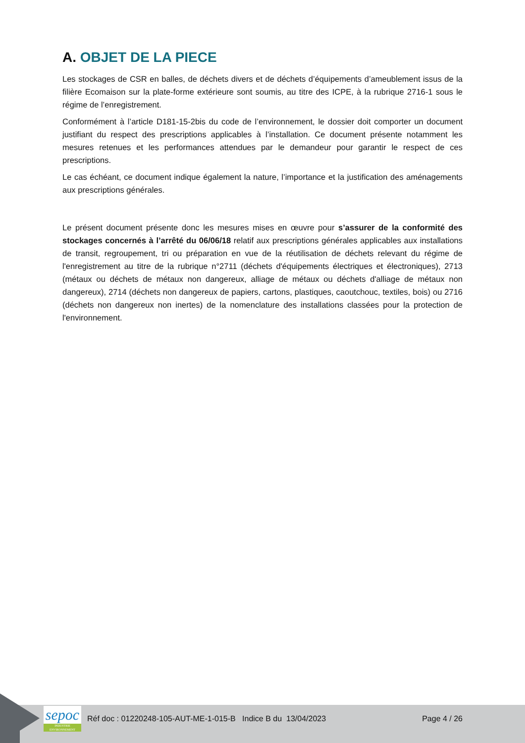A. OBJET DE LA PIECE
Les stockages de CSR en balles, de déchets divers et de déchets d’équipements d’ameublement issus de la filière Ecomaison sur la plate-forme extérieure sont soumis, au titre des ICPE, à la rubrique 2716-1 sous le régime de l’enregistrement.
Conformément à l’article D181-15-2bis du code de l’environnement, le dossier doit comporter un document justifiant du respect des prescriptions applicables à l’installation. Ce document présente notamment les mesures retenues et les performances attendues par le demandeur pour garantir le respect de ces prescriptions.
Le cas échéant, ce document indique également la nature, l’importance et la justification des aménagements aux prescriptions générales.
Le présent document présente donc les mesures mises en œuvre pour s’assurer de la conformité des stockages concernés à l’arrêté du 06/06/18 relatif aux prescriptions générales applicables aux installations de transit, regroupement, tri ou préparation en vue de la réutilisation de déchets relevant du régime de l'enregistrement au titre de la rubrique n°2711 (déchets d'équipements électriques et électroniques), 2713 (métaux ou déchets de métaux non dangereux, alliage de métaux ou déchets d'alliage de métaux non dangereux), 2714 (déchets non dangereux de papiers, cartons, plastiques, caoutchouc, textiles, bois) ou 2716 (déchets non dangereux non inertes) de la nomenclature des installations classées pour la protection de l'environnement.
sepoc
INDUSTRIE ENVIRONNEMENT
Réf doc : 01220248-105-AUT-ME-1-015-B Indice B du 13/04/2023
Page 4 / 26